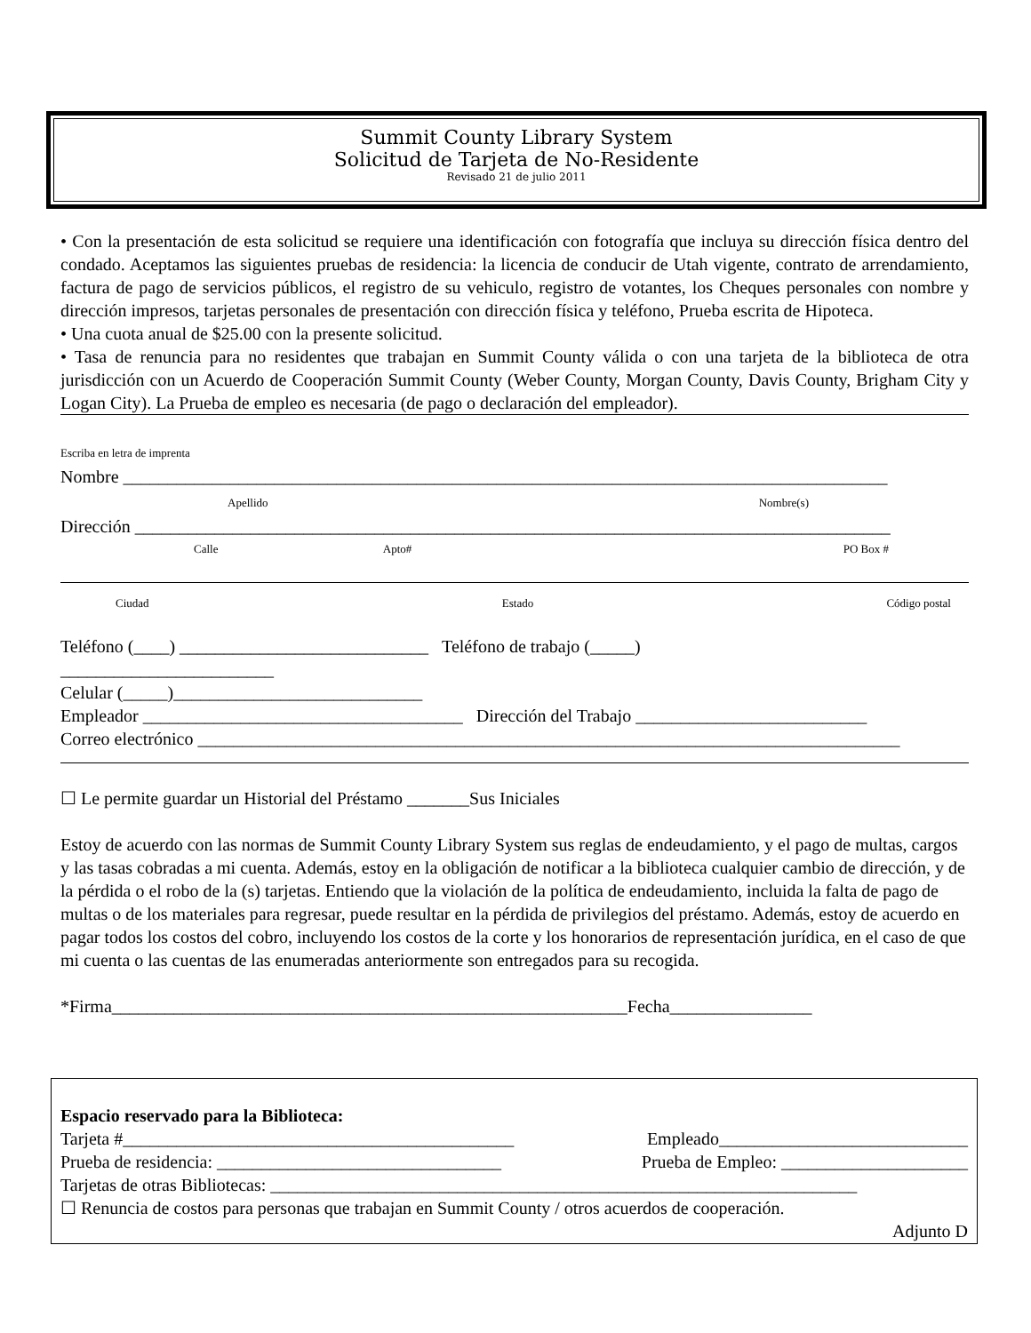Summit County Library System
Solicitud de Tarjeta de No-Residente
Revisado 21 de julio 2011
• Con la presentación de esta solicitud se requiere una identificación con fotografía que incluya su dirección física dentro del condado. Aceptamos las siguientes pruebas de residencia: la licencia de conducir de Utah vigente, contrato de arrendamiento, factura de pago de servicios públicos, el registro de su vehiculo, registro de votantes, los Cheques personales con nombre y dirección impresos, tarjetas personales de presentación con dirección física y teléfono, Prueba escrita de Hipoteca.
• Una cuota anual de $25.00 con la presente solicitud.
• Tasa de renuncia para no residentes que trabajan en Summit County válida o con una tarjeta de la biblioteca de otra jurisdicción con un Acuerdo de Cooperación Summit County (Weber County, Morgan County, Davis County, Brigham City y Logan City). La Prueba de empleo es necesaria (de pago o declaración del empleador).
Escriba en letra de imprenta
Nombre ______________________________________________________________________________________
Apellido Nombre(s)
Dirección _____________________________________________________________________________________
Calle Apto# PO Box #
Ciudad Estado Código postal
Teléfono (____) ____________________________ Teléfono de trabajo (_____)
________________________
Celular (_____)____________________________
Empleador ____________________________________ Dirección del Trabajo __________________________
Correo electrónico _______________________________________________________________________________
☐ Le permite guardar un Historial del Préstamo _______Sus Iniciales
Estoy de acuerdo con las normas de Summit County Library System sus reglas de endeudamiento, y el pago de multas, cargos y las tasas cobradas a mi cuenta. Además, estoy en la obligación de notificar a la biblioteca cualquier cambio de dirección, y de la pérdida o el robo de la (s) tarjetas. Entiendo que la violación de la política de endeudamiento, incluida la falta de pago de multas o de los materiales para regresar, puede resultar en la pérdida de privilegios del préstamo. Además, estoy de acuerdo en pagar todos los costos del cobro, incluyendo los costos de la corte y los honorarios de representación jurídica, en el caso de que mi cuenta o las cuentas de las enumeradas anteriormente son entregados para su recogida.
*Firma__________________________________________________________Fecha________________
Espacio reservado para la Biblioteca:
Tarjeta #____________________________________________ Empleado____________________________
Prueba de residencia: ________________________________ Prueba de Empleo: _____________________
Tarjetas de otras Bibliotecas: __________________________________________________________________
☐ Renuncia de costos para personas que trabajan en Summit County / otros acuerdos de cooperación.
Adjunto D